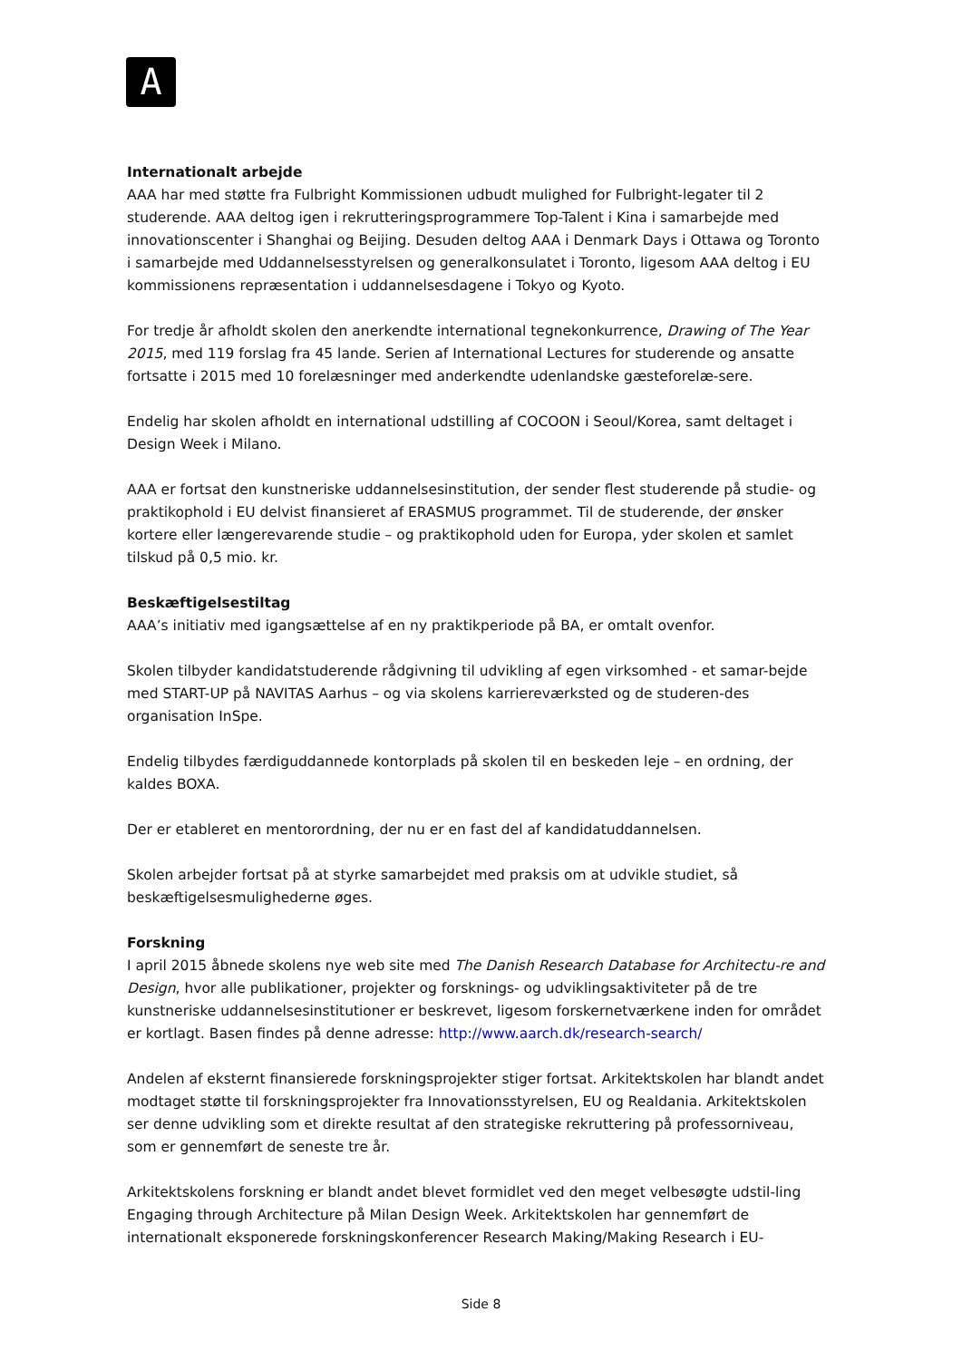A
Internationalt arbejde
AAA har med støtte fra Fulbright Kommissionen udbudt mulighed for Fulbright-legater til 2 studerende. AAA deltog igen i rekrutteringsprogrammere Top-Talent i Kina i samarbejde med innovationscenter i Shanghai og Beijing. Desuden deltog AAA i Denmark Days i Ottawa og Toronto i samarbejde med Uddannelsesstyrelsen og generalkonsulatet i Toronto, ligesom AAA deltog i EU kommissionens repræsentation i uddannelsesdagene i Tokyo og Kyoto.
For tredje år afholdt skolen den anerkendte international tegnekonkurrence, Drawing of The Year 2015, med 119 forslag fra 45 lande. Serien af International Lectures for studerende og ansatte fortsatte i 2015 med 10 forelæsninger med anderkendte udenlandske gæsteforelæ-sere.
Endelig har skolen afholdt en international udstilling af COCOON i Seoul/Korea, samt deltaget i Design Week i Milano.
AAA er fortsat den kunstneriske uddannelsesinstitution, der sender flest studerende på studie- og praktikophold i EU delvist finansieret af ERASMUS programmet. Til de studerende, der ønsker kortere eller længerevarende studie – og praktikophold uden for Europa, yder skolen et samlet tilskud på 0,5 mio. kr.
Beskæftigelsestiltag
AAA’s initiativ med igangsættelse af en ny praktikperiode på BA, er omtalt ovenfor.
Skolen tilbyder kandidatstuderende rådgivning til udvikling af egen virksomhed - et samar-bejde med START-UP på NAVITAS Aarhus – og via skolens karriereværksted og de studeren-des organisation InSpe.
Endelig tilbydes færdiguddannede kontorplads på skolen til en beskeden leje – en ordning, der kaldes BOXA.
Der er etableret en mentorordning, der nu er en fast del af kandidatuddannelsen.
Skolen arbejder fortsat på at styrke samarbejdet med praksis om at udvikle studiet, så beskæftigelsesmulighederne øges.
Forskning
I april 2015 åbnede skolens nye web site med The Danish Research Database for Architectu-re and Design, hvor alle publikationer, projekter og forsknings- og udviklingsaktiviteter på de tre kunstneriske uddannelsesinstitutioner er beskrevet, ligesom forskernetværkene inden for området er kortlagt. Basen findes på denne adresse: http://www.aarch.dk/research-search/
Andelen af eksternt finansierede forskningsprojekter stiger fortsat. Arkitektskolen har blandt andet modtaget støtte til forskningsprojekter fra Innovationsstyrelsen, EU og Realdania. Arkitektskolen ser denne udvikling som et direkte resultat af den strategiske rekruttering på professorniveau, som er gennemført de seneste tre år.
Arkitektskolens forskning er blandt andet blevet formidlet ved den meget velbesøgte udstil-ling Engaging through Architecture på Milan Design Week. Arkitektskolen har gennemført de internationalt eksponerede forskningskonferencer Research Making/Making Research i EU-
Side 8